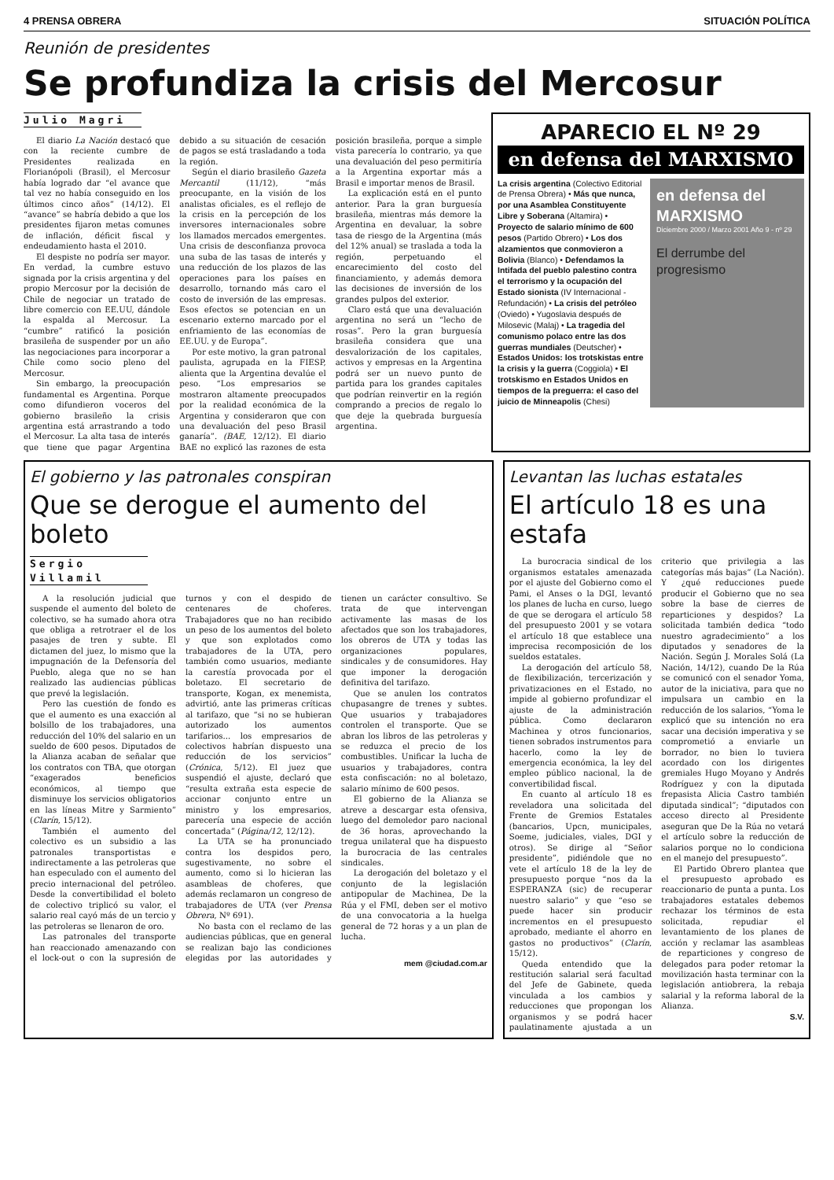4 PRENSA OBRERA SITUACIÓN POLÍTICA
Reunión de presidentes
Se profundiza la crisis del Mercosur
Julio Magri
El diario La Nación destacó que con la reciente cumbre de Presidentes realizada en Florianópoli (Brasil), el Mercosur había logrado dar “el avance que tal vez no había conseguido en los últimos cinco años” (14/12). El “avance” se habría debido a que los presidentes fijaron metas comunes de inflación, déficit fiscal y endeudamiento hasta el 2010.
El despiste no podría ser mayor. En verdad, la cumbre estuvo signada por la crisis argentina y del propio Mercosur por la decisión de Chile de negociar un tratado de libre comercio con EE.UU, dándole la espalda al Mercosur. La “cumbre” ratificó la posición brasileña de suspender por un año las negociaciones para incorporar a Chile como socio pleno del Mercosur.
Sin embargo, la preocupación fundamental es Argentina. Porque como difundieron voceros del gobierno brasileño la crisis argentina está arrastrando a todo el Mercosur. La alta tasa de interés que tiene que pagar Argentina debido a su situación de cesación de pagos se está trasladando a toda la región.
Según el diario brasileño Gazeta Mercantil (11/12), “más preocupante, en la visión de los analistas oficiales, es el reflejo de la crisis en la percepción de los inversores internacionales sobre los llamados mercados emergentes. Una crisis de desconfianza provoca una suba de las tasas de interés y una reducción de los plazos de las operaciones para los países en desarrollo, tornando más caro el costo de inversión de las empresas. Esos efectos se potencian en un escenario externo marcado por el enfriamiento de las economías de EE.UU. y de Europa”.
Por este motivo, la gran patronal paulista, agrupada en la FIESP, alienta que la Argentina devalúe el peso. “Los empresarios se mostraron altamente preocupados por la realidad económica de la Argentina y consideraron que con una devaluación del peso Brasil ganaría”. (BAE, 12/12). El diario BAE no explicó las razones de esta posición brasileña, porque a simple vista parecería lo contrario, ya que una devaluación del peso permitiría a la Argentina exportar más a Brasil e importar menos de Brasil.
La explicación está en el punto anterior. Para la gran burguesía brasileña, mientras más demore la Argentina en devaluar, la sobre tasa de riesgo de la Argentina (más del 12% anual) se traslada a toda la región, perpetuando el encarecimiento del costo del financiamiento, y además demora las decisiones de inversión de los grandes pulpos del exterior.
Claro está que una devaluación argentina no será un “lecho de rosas”. Pero la gran burguesía brasileña considera que una desvalorización de los capitales, activos y empresas en la Argentina podrá ser un nuevo punto de partida para los grandes capitales que podrían reinvertir en la región comprando a precios de regalo lo que deje la quebrada burguesía argentina.
APARECIO EL Nº 29
en defensa del MARXISMO
La crisis argentina (Colectivo Editorial de Prensa Obrera) • Más que nunca, por una Asamblea Constituyente Libre y Soberana (Altamira) • Proyecto de salario mínimo de 600 pesos (Partido Obrero) • Los dos alzamientos que conmovieron a Bolivia (Blanco) • Defendamos la Intifada del pueblo palestino contra el terrorismo y la ocupación del Estado sionista (IV Internacional - Refundación) • La crisis del petróleo (Oviedo) • Yugoslavia después de Milosevic (Malaj) • La tragedia del comunismo polaco entre las dos guerras mundiales (Deutscher) • Estados Unidos: los trotskistas entre la crisis y la guerra (Coggiola) • El trotskismo en Estados Unidos en tiempos de la preguerra: el caso del juicio de Minneapolis (Chesi)
en defensa del MARXISMO
Diciembre 2000 / Marzo 2001 Año 9 - nº 29
El derrumbe del progresismo
El gobierno y las patronales conspiran
Que se derogue el aumento del boleto
Sergio Villamil
A la resolución judicial que suspende el aumento del boleto de colectivo, se ha sumado ahora otra que obliga a retrotraer el de los pasajes de tren y subte. El dictamen del juez, lo mismo que la impugnación de la Defensoría del Pueblo, alega que no se han realizado las audiencias públicas que prevé la legislación.
Pero las cuestión de fondo es que el aumento es una exacción al bolsillo de los trabajadores, una reducción del 10% del salario en un sueldo de 600 pesos. Diputados de la Alianza acaban de señalar que los contratos con TBA, que otorgan “exagerados beneficios económicos, al tiempo que disminuye los servicios obligatorios en las líneas Mitre y Sarmiento” (Clarín, 15/12).
También el aumento del colectivo es un subsidio a las patronales transportistas e indirectamente a las petroleras que han especulado con el aumento del precio internacional del petróleo. Desde la convertibilidad el boleto de colectivo triplicó su valor, el salario real cayó más de un tercio y las petroleras se llenaron de oro.
Las patronales del transporte han reaccionado amenazando con el lock-out o con la supresión de turnos y con el despido de centenares de choferes. Trabajadores que no han recibido un peso de los aumentos del boleto y que son explotados como trabajadores de la UTA, pero también como usuarios, mediante la carestía provocada por el boletazo. El secretario de transporte, Kogan, ex menemista, advirtió, ante las primeras críticas al tarifazo, que “si no se hubieran autorizado los aumentos tarifarios... los empresarios de colectivos habrían dispuesto una reducción de los servicios” (Crónica, 5/12). El juez que suspendió el ajuste, declaró que “resulta extraña esta especie de accionar conjunto entre un ministro y los empresarios, parecería una especie de acción concertada” (Página/12, 12/12).
La UTA se ha pronunciado contra los despidos pero, sugestivamente, no sobre el aumento, como si lo hicieran las asambleas de choferes, que además reclamaron un congreso de trabajadores de UTA (ver Prensa Obrera, Nº 691).
No basta con el reclamo de las audiencias públicas, que en general se realizan bajo las condiciones elegidas por las autoridades y tienen un carácter consultivo. Se trata de que intervengan activamente las masas de los afectados que son los trabajadores, los obreros de UTA y todas las organizaciones populares, sindicales y de consumidores. Hay que imponer la derogación definitiva del tarifazo.
Que se anulen los contratos chupasangre de trenes y subtes. Que usuarios y trabajadores controlen el transporte. Que se abran los libros de las petroleras y se reduzca el precio de los combustibles. Unificar la lucha de usuarios y trabajadores, contra esta confiscación: no al boletazo, salario mínimo de 600 pesos.
El gobierno de la Alianza se atreve a descargar esta ofensiva, luego del demoledor paro nacional de 36 horas, aprovechando la tregua unilateral que ha dispuesto la burocracia de las centrales sindicales.
La derogación del boletazo y el conjunto de la legislación antipopular de Machinea, De la Rúa y el FMI, deben ser el motivo de una convocatoria a la huelga general de 72 horas y a un plan de lucha.
mem @ciudad.com.ar
Levantan las luchas estatales
El artículo 18 es una estafa
La burocracia sindical de los organismos estatales amenazada por el ajuste del Gobierno como el Pami, el Anses o la DGI, levantó los planes de lucha en curso, luego de que se derogara el artículo 58 del presupuesto 2001 y se votara el artículo 18 que establece una imprecisa recomposición de los sueldos estatales.
La derogación del artículo 58, de flexibilización, tercerización y privatizaciones en el Estado, no impide al gobierno profundizar el ajuste de la administración pública. Como declararon Machinea y otros funcionarios, tienen sobrados instrumentos para hacerlo, como la ley de emergencia económica, la ley del empleo público nacional, la de convertibilidad fiscal.
En cuanto al artículo 18 es reveladora una solicitada del Frente de Gremios Estatales (bancarios, Upcn, municipales, Soeme, judiciales, viales, DGI y otros). Se dirige al “Señor presidente”, pidiéndole que no vete el artículo 18 de la ley de presupuesto porque “nos da la ESPERANZA (sic) de recuperar nuestro salario” y que “eso se puede hacer sin producir incrementos en el presupuesto aprobado, mediante el ahorro en gastos no productivos” (Clarín, 15/12).
Queda entendido que la restitución salarial será facultad del Jefe de Gabinete, queda vinculada a los cambios y reducciones que propongan los organismos y se podrá hacer paulatinamente ajustada a un criterio que privilegia a las categorías más bajas” (La Nación). Y ¿qué reducciones puede producir el Gobierno que no sea sobre la base de cierres de reparticiones y despidos? La solicitada también dedica “todo nuestro agradecimiento” a los diputados y senadores de la Nación. Según J. Morales Solá (La Nación, 14/12), cuando De la Rúa se comunicó con el senador Yoma, autor de la iniciativa, para que no impulsara un cambio en la reducción de los salarios, “Yoma le explicó que su intención no era sacar una decisión imperativa y se comprometió a enviarle un borrador, no bien lo tuviera acordado con los dirigentes gremiales Hugo Moyano y Andrés Rodríguez y con la diputada frepasista Alicia Castro también diputada sindical”; “diputados con acceso directo al Presidente aseguran que De la Rúa no vetará el artículo sobre la reducción de salarios porque no lo condiciona en el manejo del presupuesto”.
El Partido Obrero plantea que el presupuesto aprobado es reaccionario de punta a punta. Los trabajadores estatales debemos rechazar los términos de esta solicitada, repudiar el levantamiento de los planes de acción y reclamar las asambleas de reparticiones y congreso de delegados para poder retomar la movilización hasta terminar con la legislación antiobrera, la rebaja salarial y la reforma laboral de la Alianza.
S.V.